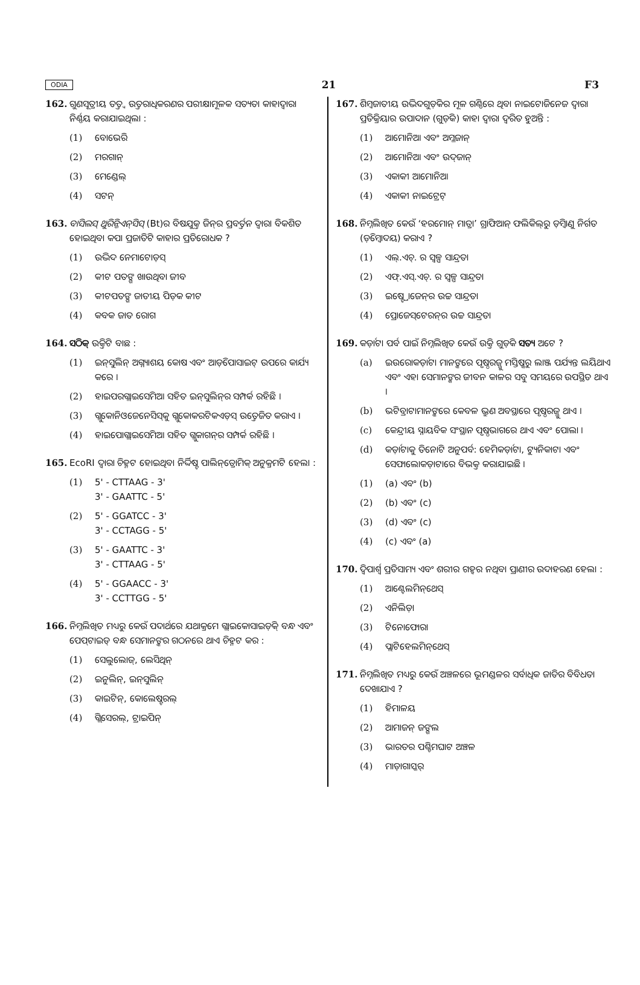ODIA 21 F3
162. ଗୁଣସୂତ୍ରୀୟ ତତ୍ତ୍ୱ ଉତ୍ତରାଧିକରଣର ପରୀକ୍ଷାମୂଳକ ସତ୍ୟତା କାହାଦ୍ୱାରା ନିର୍ଣ୍ଣୟ କରାଯାଇଥିଲା :
(1) ବୋଭେରି
(2) ମରଗାନ୍
(3) ମେଣ୍ଡେଲ୍
(4) ସଟନ୍
163. ବାସିଲସ୍ ଥୁରିନ୍ଜିଏନ୍‌ସିସ୍ (Bt)ର ବିଷଯୁକ୍ତ ଜିନ୍‌ର ପ୍ରବର୍ତ୍ତନ ଦ୍ୱାରା ବିକଶିତ ହୋଇଥିବା କପା ପ୍ରଜାତିଟି କାହାର ପ୍ରତିରୋଧକ ?
(1) ଉଦ୍ଭିଦ ନେମାଟୋଡ଼ସ୍
(2) କୀଟ ପତଙ୍ଗ ଖାଉଥିବା ଜୀବ
(3) କୀଟପତଙ୍ଗ ଜାତୀୟ ପିଡ଼କ କୀଟ
(4) କବକ ଜାତ ରୋଗ
164. ସଠିକ୍ ଉକ୍ତିଟି ବାଛ :
(1) ଇନ୍‌ସୁଲିନ୍ ଅଗ୍ନ୍ୟାଶୟ କୋଷ ଏବଂ ଆଡ଼ିପୋସାଇଟ୍ ଉପରେ କାର୍ଯ୍ୟ କରେ ।
(2) ହାଇପରଗ୍ଲାଇସେମିଆ ସହିତ ଇନ୍‌ସୁଲିନ୍‌ର ସମ୍ପର୍କ ରହିଛି ।
(3) ଗ୍ଲୁକୋନିଓଜେନେସିସ୍‌କୁ ଗ୍ଲୁକୋକରଟିକଏଡ଼ସ୍ ଉତ୍ତେଜିତ କରାଏ ।
(4) ହାଇପୋଗ୍ଲାଇସେମିଆ ସହିତ ଗ୍ଲୁକାଗନ୍‌ର ସମ୍ପର୍କ ରହିଛି ।
165. EcoRI ଦ୍ୱାରା ଚିହ୍ନଟ ହୋଇଥିବା ନିର୍ଦ୍ଦିଷ୍ଟ ପାଲିନ୍‌ଡ୍ରୋମିକ୍ ଅନୁକ୍ରମଟି ହେଲା :
(1) 5' - CTTAAG - 3'
3' - GAATTC - 5'
(2) 5' - GGATCC - 3'
3' - CCTAGG - 5'
(3) 5' - GAATTC - 3'
3' - CTTAAG - 5'
(4) 5' - GGAACC - 3'
3' - CCTTGG - 5'
166. ନିମ୍ନଲିଖିତ ମଧ୍ୟରୁ କେଉଁ ପଦାର୍ଥରେ ଯଥାକ୍ରମେ ଗ୍ଲାଇକୋସାଇଡ଼ିକ୍ ବନ୍ଧ ଏବଂ ପେପ୍‌ଟାଇଡ୍ ବନ୍ଧ ସେମାନଙ୍କର ଗଠନରେ ଥାଏ ଚିହ୍ନଟ କର :
(1) ସେଲୁଲୋଜ୍, ଲେସିଥିନ୍
(2) ଇନୁଲିନ୍, ଇନ୍‌ସୁଲିନ୍
(3) କାଇଟିନ୍, କୋଲେଷ୍ଟରଲ୍
(4) ଗ୍ଲିସେରଲ୍, ଟ୍ରାଇପିନ୍
167. ଶିମ୍ବଜାତୀୟ ଉଦ୍ଭିଦଗୁଡ଼ିକର ମୂଳ ଗଣ୍ଠିରେ ଥିବା ନାଇଟୋଜିନେଜ ଦ୍ୱାରା ପ୍ରତିକ୍ରିୟାର ଉପାଦାନ (ଗୁଡ଼ିକ) କାହା ଦ୍ୱାରା ଦ୍ୱରିତ ହୁଅନ୍ତି :
(1) ଆମୋନିଆ ଏବଂ ଅମ୍ଳଜାନ୍
(2) ଆମୋନିଆ ଏବଂ ଉଦ୍‌ଜାନ୍
(3) ଏକାକୀ ଆମୋନିଆ
(4) ଏକାକୀ ନାଇଟ୍ରେଟ୍
168. ନିମ୍ନଲିଖିତ କେଉଁ ‘ହରମୋନ୍ ମାତ୍ରା’ ଗ୍ରାଫିଆନ୍ ଫଲିକିଲ୍‌ରୁ ଡ଼ିମ୍ବାଣୁ ନିର୍ଗତ (ଡ଼ିମ୍ବୋଦୟ) କରାଏ ?
(1) ଏଲ୍.ଏଚ୍. ର ସ୍ୱଳ୍ପ ସାନ୍ଦ୍ରତା
(2) ଏଫ୍.ଏସ୍.ଏଚ୍. ର ସ୍ୱଳ୍ପ ସାନ୍ଦ୍ରତା
(3) ଇଷ୍ଟ୍ରୋଜେନ୍‌ର ଉଚ୍ଚ ସାନ୍ଦ୍ରତା
(4) ପ୍ରୋଜେସ୍‌ଟେରନ୍‌ର ଉଚ୍ଚ ସାନ୍ଦ୍ରତା
169. କର୍ଡ଼ାଟା ପର୍ବ ପାଇଁ ନିମ୍ନଲିଖିତ କେଉଁ ଉକ୍ତି ଗୁଡ଼ିକ ସତ୍ୟ ଅଟେ ?
(a) ଇଉରୋକର୍ଡ଼ାଟା ମାନଙ୍କରେ ପୃଷ୍ଠରଜ୍ଜୁ ମସ୍ତିଷ୍କରୁ ଲାଞ୍ଜ ପର୍ଯ୍ୟନ୍ତ ଲୟିଥାଏ ଏବଂ ଏହା ସେମାନଙ୍କର ଜୀବନ କାଳର ସବୁ ସମୟରେ ଉପସ୍ଥିତ ଥାଏ ।
(b) ଭଟିବ୍ରାଟାମାନଙ୍କରେ କେବଳ ଭ୍ରୁଣ ଅବସ୍ଥାରେ ପୃଷ୍ଠରଜ୍ଜୁ ଥାଏ ।
(c) କେନ୍ଦ୍ରୀୟ ସ୍ନାୟବିକ ସଂସ୍ଥାନ ପୃଷ୍ଠଭାଗରେ ଥାଏ ଏବଂ ପୋଲା ।
(d) କର୍ଡ଼ାଟାକୁ ତିନୋଟି ଅନୁପର୍ବ: ହେମିକର୍ଡ଼ାଟା, ଟ୍ୟୁନିକାଟା ଏବଂ ସେଫାଲୋକଡ଼ାଟାରେ ବିଭକ୍ତ କରାଯାଇଛି ।
(1) (a) ଏବଂ (b)
(2) (b) ଏବଂ (c)
(3) (d) ଏବଂ (c)
(4) (c) ଏବଂ (a)
170. ଦ୍ୱିପାର୍ଶ୍ୱ ପ୍ରତିସାମ୍ୟ ଏବଂ ଶରୀର ଗହ୍ୱର ନଥିବା ପ୍ରାଣୀର ଉଦାହରଣ ହେଲା :
(1) ଆଣ୍ଟେଲମିନ୍‌ଥେସ୍
(2) ଏନିଲିଡ଼ା
(3) ଟିନୋଫୋରା
(4) ପ୍ଲାଟିହେଲମିନ୍‌ଥେସ୍
171. ନିମ୍ନଲିଖିତ ମଧ୍ୟରୁ କେଉଁ ଅଞ୍ଚଳରେ ଭୂମଣ୍ଡଳର ସର୍ବାଧିକ ଜାତିର ବିବିଧତା ଦେଖାଯାଏ ?
(1) ହିମାଳୟ
(2) ଆମାଜନ୍ ଜଙ୍ଗଲ
(3) ଭାରତର ପଶ୍ଚିମଘାଟ ଅଞ୍ଚଳ
(4) ମାଡ଼ାଗାସ୍କର୍